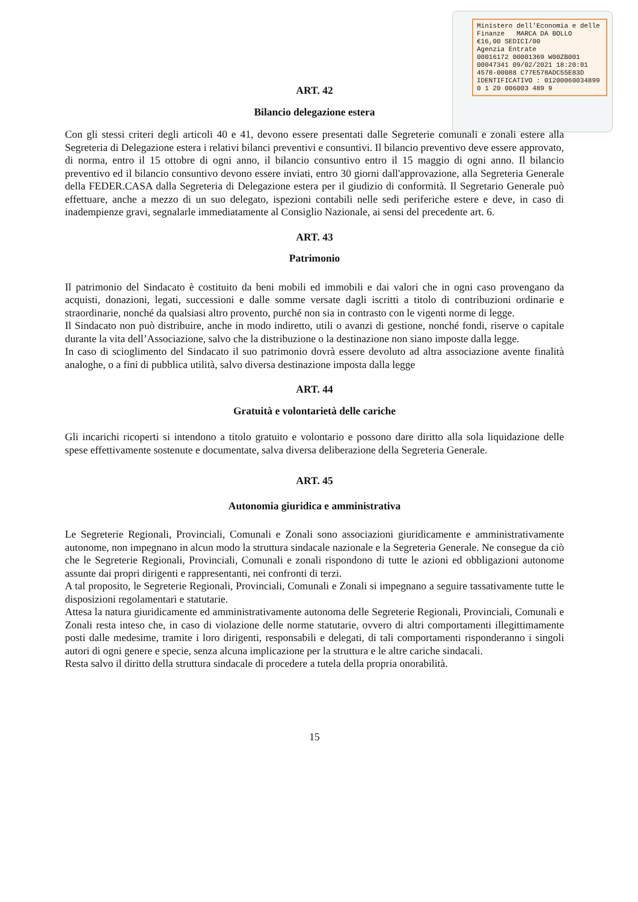Ministero dell'Economia e delle Finanze MARCA DA BOLLO
€16,00 SEDICI/00
Agenzia Entrate
00016172 00001369 W00ZB001
00047341 09/02/2021 18:20:01
4578-00088 C77E578ADC55E83D
IDENTIFICATIVO : 01200060034899
0 1 20 006003 489 9
ART. 42
Bilancio delegazione estera
Con gli stessi criteri degli articoli 40 e 41, devono essere presentati dalle Segreterie comunali e zonali estere alla Segreteria di Delegazione estera i relativi bilanci preventivi e consuntivi. Il bilancio preventivo deve essere approvato, di norma, entro il 15 ottobre di ogni anno, il bilancio consuntivo entro il 15 maggio di ogni anno. Il bilancio preventivo ed il bilancio consuntivo devono essere inviati, entro 30 giorni dall'approvazione, alla Segreteria Generale della FEDER.CASA dalla Segreteria di Delegazione estera per il giudizio di conformità. Il Segretario Generale può effettuare, anche a mezzo di un suo delegato, ispezioni contabili nelle sedi periferiche estere e deve, in caso di inadempienze gravi, segnalarle immediatamente al Consiglio Nazionale, ai sensi del precedente art. 6.
ART. 43
Patrimonio
Il patrimonio del Sindacato è costituito da beni mobili ed immobili e dai valori che in ogni caso provengano da acquisti, donazioni, legati, successioni e dalle somme versate dagli iscritti a titolo di contribuzioni ordinarie e straordinarie, nonché da qualsiasi altro provento, purché non sia in contrasto con le vigenti norme di legge.
Il Sindacato non può distribuire, anche in modo indiretto, utili o avanzi di gestione, nonché fondi, riserve o capitale durante la vita dell’Associazione, salvo che la distribuzione o la destinazione non siano imposte dalla legge.
In caso di scioglimento del Sindacato il suo patrimonio dovrà essere devoluto ad altra associazione avente finalità analoghe, o a fini di pubblica utilità, salvo diversa destinazione imposta dalla legge
ART. 44
Gratuità e volontarietà delle cariche
Gli incarichi ricoperti si intendono a titolo gratuito e volontario e possono dare diritto alla sola liquidazione delle spese effettivamente sostenute e documentate, salva diversa deliberazione della Segreteria Generale.
ART. 45
Autonomia giuridica e amministrativa
Le Segreterie Regionali, Provinciali, Comunali e Zonali sono associazioni giuridicamente e amministrativamente autonome, non impegnano in alcun modo la struttura sindacale nazionale e la Segreteria Generale. Ne consegue da ciò che le Segreterie Regionali, Provinciali, Comunali e zonali rispondono di tutte le azioni ed obbligazioni autonome assunte dai propri dirigenti e rappresentanti, nei confronti di terzi.
A tal proposito, le Segreterie Regionali, Provinciali, Comunali e Zonali si impegnano a seguire tassativamente tutte le disposizioni regolamentari e statutarie.
Attesa la natura giuridicamente ed amministrativamente autonoma delle Segreterie Regionali, Provinciali, Comunali e Zonali resta inteso che, in caso di violazione delle norme statutarie, ovvero di altri comportamenti illegittimamente posti dalle medesime, tramite i loro dirigenti, responsabili e delegati, di tali comportamenti risponderanno i singoli autori di ogni genere e specie, senza alcuna implicazione per la struttura e le altre cariche sindacali.
Resta salvo il diritto della struttura sindacale di procedere a tutela della propria onorabilità.
15